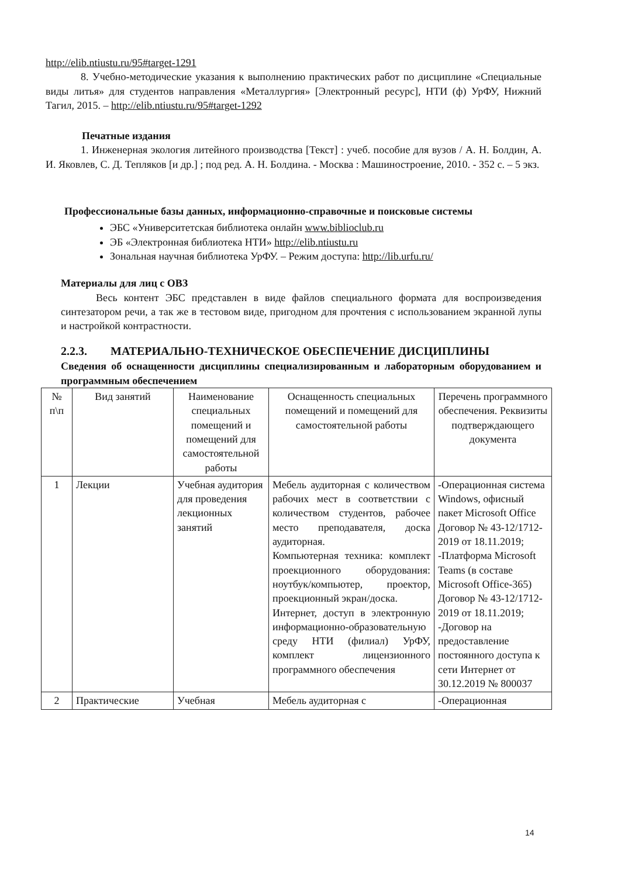http://elib.ntiustu.ru/95#target-1291
8. Учебно-методические указания к выполнению практических работ по дисциплине «Специальные виды литья» для студентов направления «Металлургия» [Электронный ресурс], НТИ (ф) УрФУ, Нижний Тагил, 2015. – http://elib.ntiustu.ru/95#target-1292
Печатные издания
1. Инженерная экология литейного производства [Текст] : учеб. пособие для вузов / А. Н. Болдин, А. И. Яковлев, С. Д. Тепляков [и др.] ; под ред. А. Н. Болдина. - Москва : Машиностроение, 2010. - 352 с. – 5 экз.
Профессиональные базы данных, информационно-справочные и поисковые системы
ЭБС «Университетская библиотека онлайн www.biblioclub.ru
ЭБ «Электронная библиотека НТИ» http://elib.ntiustu.ru
Зональная научная библиотека УрФУ. – Режим доступа: http://lib.urfu.ru/
Материалы для лиц с ОВЗ
Весь контент ЭБС представлен в виде файлов специального формата для воспроизведения синтезатором речи, а так же в тестовом виде, пригодном для прочтения с использованием экранной лупы и настройкой контрастности.
2.2.3. МАТЕРИАЛЬНО-ТЕХНИЧЕСКОЕ ОБЕСПЕЧЕНИЕ ДИСЦИПЛИНЫ
Сведения об оснащенности дисциплины специализированным и лабораторным оборудованием и программным обеспечением
| № п\п | Вид занятий | Наименование специальных помещений и помещений для самостоятельной работы | Оснащенность специальных помещений и помещений для самостоятельной работы | Перечень программного обеспечения. Реквизиты подтверждающего документа |
| --- | --- | --- | --- | --- |
| 1 | Лекции | Учебная аудитория для проведения лекционных занятий | Мебель аудиторная с количеством рабочих мест в соответствии с количеством студентов, рабочее место преподавателя, доска аудиторная. Компьютерная техника: комплект проекционного оборудования: ноутбук/компьютер, проектор, проекционный экран/доска. Интернет, доступ в электронную информационно-образовательную среду НТИ (филиал) УрФУ, комплект лицензионного программного обеспечения | -Операционная система Windows, офисный пакет Microsoft Office Договор № 43-12/1712-2019 от 18.11.2019; -Платформа Microsoft Teams (в составе Microsoft Office-365) Договор № 43-12/1712-2019 от 18.11.2019; -Договор на предоставление постоянного доступа к сети Интернет от 30.12.2019 № 800037 |
| 2 | Практические | Учебная | Мебель аудиторная с | -Операционная |
14